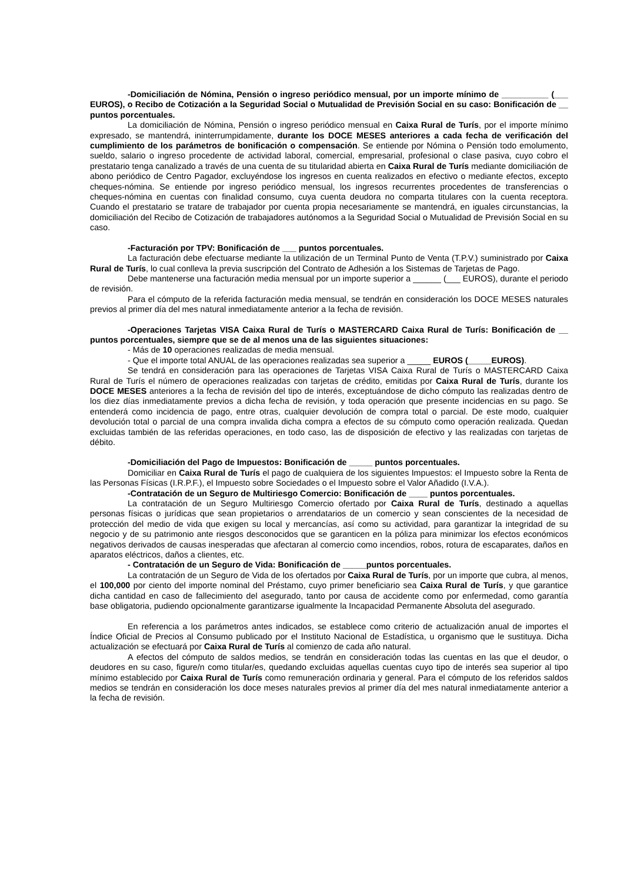-Domiciliación de Nómina, Pensión o ingreso periódico mensual, por un importe mínimo de __________ (___ EUROS), o Recibo de Cotización a la Seguridad Social o Mutualidad de Previsión Social en su caso: Bonificación de __ puntos porcentuales.
La domiciliación de Nómina, Pensión o ingreso periódico mensual en Caixa Rural de Turís, por el importe mínimo expresado, se mantendrá, ininterrumpidamente, durante los DOCE MESES anteriores a cada fecha de verificación del cumplimiento de los parámetros de bonificación o compensación. Se entiende por Nómina o Pensión todo emolumento, sueldo, salario o ingreso procedente de actividad laboral, comercial, empresarial, profesional o clase pasiva, cuyo cobro el prestatario tenga canalizado a través de una cuenta de su titularidad abierta en Caixa Rural de Turís mediante domiciliación de abono periódico de Centro Pagador, excluyéndose los ingresos en cuenta realizados en efectivo o mediante efectos, excepto cheques-nómina. Se entiende por ingreso periódico mensual, los ingresos recurrentes procedentes de transferencias o cheques-nómina en cuentas con finalidad consumo, cuya cuenta deudora no comparta titulares con la cuenta receptora. Cuando el prestatario se tratare de trabajador por cuenta propia necesariamente se mantendrá, en iguales circunstancias, la domiciliación del Recibo de Cotización de trabajadores autónomos a la Seguridad Social o Mutualidad de Previsión Social en su caso.
-Facturación por TPV: Bonificación de ___ puntos porcentuales.
La facturación debe efectuarse mediante la utilización de un Terminal Punto de Venta (T.P.V.) suministrado por Caixa Rural de Turís, lo cual conlleva la previa suscripción del Contrato de Adhesión a los Sistemas de Tarjetas de Pago.
Debe mantenerse una facturación media mensual por un importe superior a ______ (___ EUROS), durante el periodo de revisión.
Para el cómputo de la referida facturación media mensual, se tendrán en consideración los DOCE MESES naturales previos al primer día del mes natural inmediatamente anterior a la fecha de revisión.
-Operaciones Tarjetas VISA Caixa Rural de Turís o MASTERCARD Caixa Rural de Turís: Bonificación de __ puntos porcentuales, siempre que se de al menos una de las siguientes situaciones:
- Más de 10 operaciones realizadas de media mensual.
- Que el importe total ANUAL de las operaciones realizadas sea superior a _____ EUROS (_____EUROS).
Se tendrá en consideración para las operaciones de Tarjetas VISA Caixa Rural de Turís o MASTERCARD Caixa Rural de Turís el número de operaciones realizadas con tarjetas de crédito, emitidas por Caixa Rural de Turís, durante los DOCE MESES anteriores a la fecha de revisión del tipo de interés, exceptuándose de dicho cómputo las realizadas dentro de los diez días inmediatamente previos a dicha fecha de revisión, y toda operación que presente incidencias en su pago. Se entenderá como incidencia de pago, entre otras, cualquier devolución de compra total o parcial. De este modo, cualquier devolución total o parcial de una compra invalida dicha compra a efectos de su cómputo como operación realizada. Quedan excluidas también de las referidas operaciones, en todo caso, las de disposición de efectivo y las realizadas con tarjetas de débito.
-Domiciliación del Pago de Impuestos: Bonificación de _____ puntos porcentuales.
Domiciliar en Caixa Rural de Turís el pago de cualquiera de los siguientes Impuestos: el Impuesto sobre la Renta de las Personas Físicas (I.R.P.F.), el Impuesto sobre Sociedades o el Impuesto sobre el Valor Añadido (I.V.A.).
-Contratación de un Seguro de Multiriesgo Comercio: Bonificación de ____ puntos porcentuales.
La contratación de un Seguro Multiriesgo Comercio ofertado por Caixa Rural de Turís, destinado a aquellas personas físicas o jurídicas que sean propietarios o arrendatarios de un comercio y sean conscientes de la necesidad de protección del medio de vida que exigen su local y mercancías, así como su actividad, para garantizar la integridad de su negocio y de su patrimonio ante riesgos desconocidos que se garanticen en la póliza para minimizar los efectos económicos negativos derivados de causas inesperadas que afectaran al comercio como incendios, robos, rotura de escaparates, daños en aparatos eléctricos, daños a clientes, etc.
- Contratación de un Seguro de Vida: Bonificación de _____puntos porcentuales.
La contratación de un Seguro de Vida de los ofertados por Caixa Rural de Turís, por un importe que cubra, al menos, el 100,000 por ciento del importe nominal del Préstamo, cuyo primer beneficiario sea Caixa Rural de Turís, y que garantice dicha cantidad en caso de fallecimiento del asegurado, tanto por causa de accidente como por enfermedad, como garantía base obligatoria, pudiendo opcionalmente garantizarse igualmente la Incapacidad Permanente Absoluta del asegurado.
En referencia a los parámetros antes indicados, se establece como criterio de actualización anual de importes el Índice Oficial de Precios al Consumo publicado por el Instituto Nacional de Estadística, u organismo que le sustituya. Dicha actualización se efectuará por Caixa Rural de Turís al comienzo de cada año natural.
A efectos del cómputo de saldos medios, se tendrán en consideración todas las cuentas en las que el deudor, o deudores en su caso, figure/n como titular/es, quedando excluidas aquellas cuentas cuyo tipo de interés sea superior al tipo mínimo establecido por Caixa Rural de Turís como remuneración ordinaria y general. Para el cómputo de los referidos saldos medios se tendrán en consideración los doce meses naturales previos al primer día del mes natural inmediatamente anterior a la fecha de revisión.